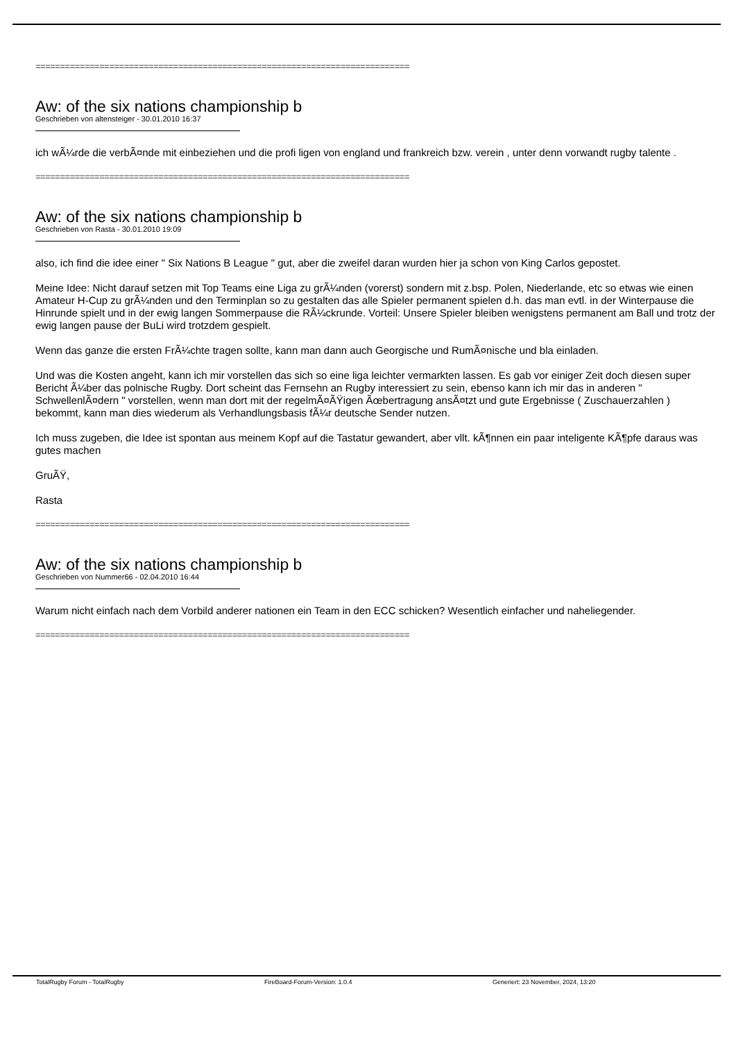============================================================================
Aw: of the six nations championship b
Geschrieben von altensteiger - 30.01.2010 16:37
ich wÃ¼rde die verbÃ¤nde mit einbeziehen und die profi ligen von england und frankreich bzw. verein , unter denn vorwandt rugby talente .
============================================================================
Aw: of the six nations championship b
Geschrieben von Rasta - 30.01.2010 19:09
also, ich find die idee einer " Six Nations B League " gut, aber die zweifel daran wurden hier ja schon von King Carlos gepostet.
Meine Idee: Nicht darauf setzen mit Top Teams eine Liga zu grÃ¼nden (vorerst) sondern mit z.bsp. Polen, Niederlande, etc so etwas wie einen Amateur H-Cup zu grÃ¼nden und den Terminplan so zu gestalten das alle Spieler permanent spielen d.h. das man evtl. in der Winterpause die Hinrunde spielt und in der ewig langen Sommerpause die RÃ¼ckrunde. Vorteil: Unsere Spieler bleiben wenigstens permanent am Ball und trotz der ewig langen pause der BuLi wird trotzdem gespielt.
Wenn das ganze die ersten FrÃ¼chte tragen sollte, kann man dann auch Georgische und RumÃ¤nische und bla einladen.
Und was die Kosten angeht, kann ich mir vorstellen das sich so eine liga leichter vermarkten lassen. Es gab vor einiger Zeit doch diesen super Bericht Ã¼ber das polnische Rugby. Dort scheint das Fernsehn an Rugby interessiert zu sein, ebenso kann ich mir das in anderen " SchwellenlÃ¤dern " vorstellen, wenn man dort mit der regelmÃ¤ÃŸigen Ãœbertragung ansÃ¤tzt und gute Ergebnisse ( Zuschauerzahlen ) bekommt, kann man dies wiederum als Verhandlungsbasis fÃ¼r deutsche Sender nutzen.
Ich muss zugeben, die Idee ist spontan aus meinem Kopf auf die Tastatur gewandert, aber vllt. kÃ¶nnen ein paar inteligente KÃ¶pfe daraus was gutes machen
GruÃŸ,
Rasta
============================================================================
Aw: of the six nations championship b
Geschrieben von Nummer66 - 02.04.2010 16:44
Warum nicht einfach nach dem Vorbild anderer nationen ein Team in den ECC schicken? Wesentlich einfacher und naheliegender.
============================================================================
TotalRugby Forum - TotalRugby FireBoard-Forum-Version: 1.0.4 Generiert: 23 November, 2024, 13:20